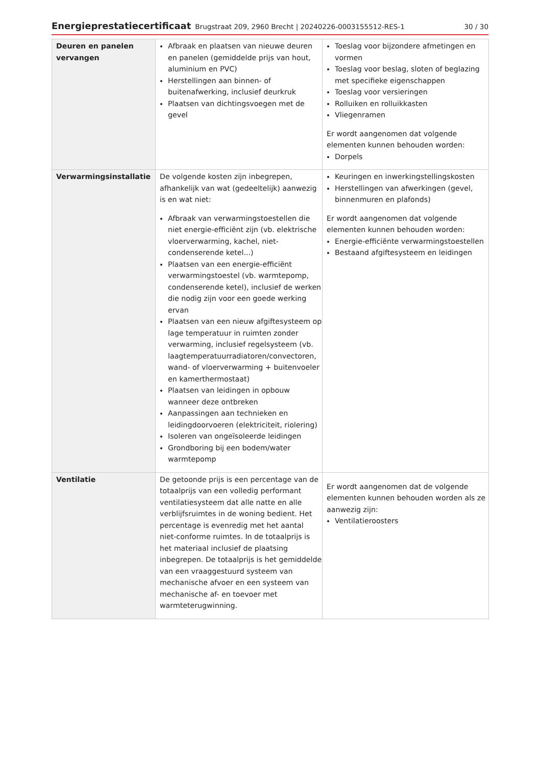Energieprestatiecertificaat Brugstraat 209, 2960 Brecht | 20240226-0003155512-RES-1 30 / 30
| Deuren en panelen vervangen | Afbraak en plaatsen van nieuwe deuren en panelen (gemiddelde prijs van hout, aluminium en PVC) Herstellingen aan binnen- of buitenafwerking, inclusief deurkruk Plaatsen van dichtingsvoegen met de gevel | Toeslag voor bijzondere afmetingen en vormen Toeslag voor beslag, sloten of beglazing met specifieke eigenschappen Toeslag voor versieringen Rolluiken en rolluikkasten Vliegenramen Er wordt aangenomen dat volgende elementen kunnen behouden worden: Dorpels |
| Verwarmingsinstallatie | De volgende kosten zijn inbegrepen, afhankelijk van wat (gedeeltelijk) aanwezig is en wat niet: Afbraak van verwarmingstoestellen die niet energie-efficiënt zijn (vb. elektrische vloerverwarming, kachel, niet-condenserende ketel...) Plaatsen van een energie-efficiënt verwarmingstoestel (vb. warmtepomp, condenserende ketel), inclusief de werken die nodig zijn voor een goede werking ervan Plaatsen van een nieuw afgiftesysteem op lage temperatuur in ruimten zonder verwarming, inclusief regelsysteem (vb. laagtemperatuurradiatoren/convectoren, wand- of vloerverwarming + buitenvoeler en kamerthermostaat) Plaatsen van leidingen in opbouw wanneer deze ontbreken Aanpassingen aan technieken en leidingdoorvoeren (elektriciteit, riolering) Isoleren van ongeïsoleerde leidingen Grondboring bij een bodem/water warmtepomp | Keuringen en inwerkingstellingskosten Herstellingen van afwerkingen (gevel, binnenmuren en plafonds) Er wordt aangenomen dat volgende elementen kunnen behouden worden: Energie-efficiënte verwarmingstoestellen Bestaand afgiftesysteem en leidingen |
| Ventilatie | De getoonde prijs is een percentage van de totaalprijs van een volledig performant ventilatiesysteem dat alle natte en alle verblijfsruimtes in de woning bedient. Het percentage is evenredig met het aantal niet-conforme ruimtes. In de totaalprijs is het materiaal inclusief de plaatsing inbegrepen. De totaalprijs is het gemiddelde van een vraaggestuurd systeem van mechanische afvoer en een systeem van mechanische af- en toevoer met warmteterugwinning. | Er wordt aangenomen dat de volgende elementen kunnen behouden worden als ze aanwezig zijn: Ventilatieroosters |